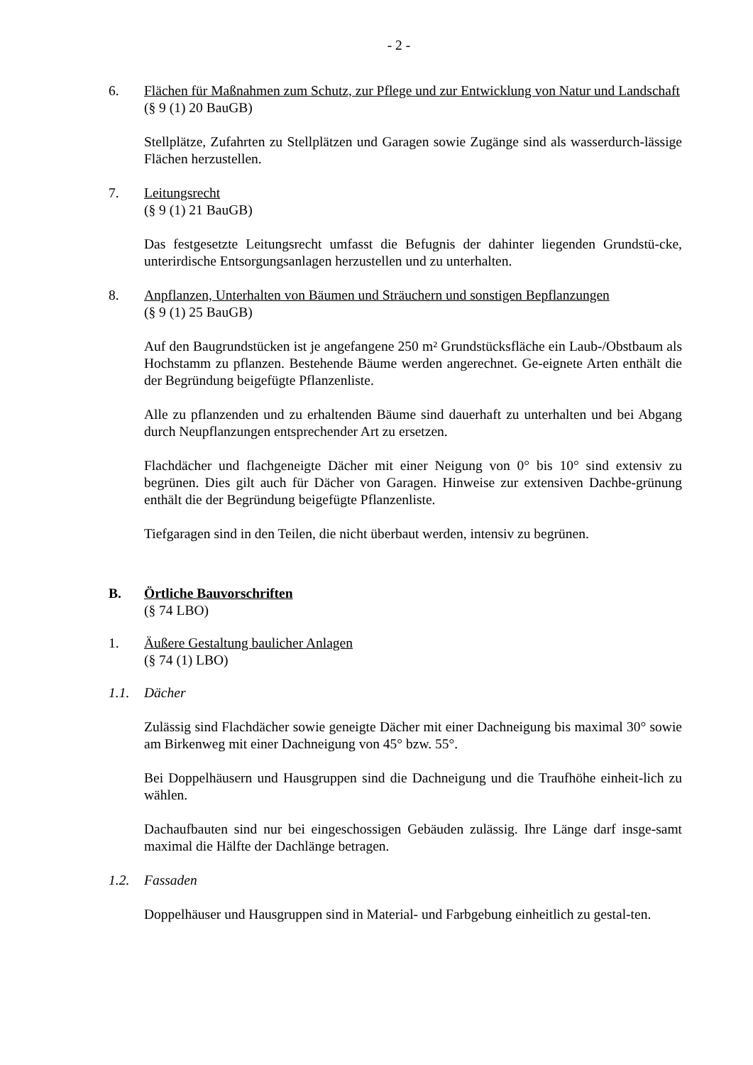- 2 -
6. Flächen für Maßnahmen zum Schutz, zur Pflege und zur Entwicklung von Natur und Landschaft
(§ 9 (1) 20 BauGB)
Stellplätze, Zufahrten zu Stellplätzen und Garagen sowie Zugänge sind als wasserdurch-lässige Flächen herzustellen.
7. Leitungsrecht
(§ 9 (1) 21 BauGB)
Das festgesetzte Leitungsrecht umfasst die Befugnis der dahinter liegenden Grundstü-cke, unterirdische Entsorgungsanlagen herzustellen und zu unterhalten.
8. Anpflanzen, Unterhalten von Bäumen und Sträuchern und sonstigen Bepflanzungen
(§ 9 (1) 25 BauGB)
Auf den Baugrundstücken ist je angefangene 250 m² Grundstücksfläche ein Laub-/Obstbaum als Hochstamm zu pflanzen. Bestehende Bäume werden angerechnet. Ge-eignete Arten enthält die der Begründung beigefügte Pflanzenliste.
Alle zu pflanzenden und zu erhaltenden Bäume sind dauerhaft zu unterhalten und bei Abgang durch Neupflanzungen entsprechender Art zu ersetzen.
Flachdächer und flachgeneigte Dächer mit einer Neigung von 0° bis 10° sind extensiv zu begrünen. Dies gilt auch für Dächer von Garagen. Hinweise zur extensiven Dachbe-grünung enthält die der Begründung beigefügte Pflanzenliste.
Tiefgaragen sind in den Teilen, die nicht überbaut werden, intensiv zu begrünen.
B. Örtliche Bauvorschriften
(§ 74 LBO)
1. Äußere Gestaltung baulicher Anlagen
(§ 74 (1) LBO)
1.1. Dächer
Zulässig sind Flachdächer sowie geneigte Dächer mit einer Dachneigung bis maximal 30° sowie am Birkenweg mit einer Dachneigung von 45° bzw. 55°.
Bei Doppelhäusern und Hausgruppen sind die Dachneigung und die Traufhöhe einheit-lich zu wählen.
Dachaufbauten sind nur bei eingeschossigen Gebäuden zulässig. Ihre Länge darf insge-samt maximal die Hälfte der Dachlänge betragen.
1.2. Fassaden
Doppelhäuser und Hausgruppen sind in Material- und Farbgebung einheitlich zu gestal-ten.